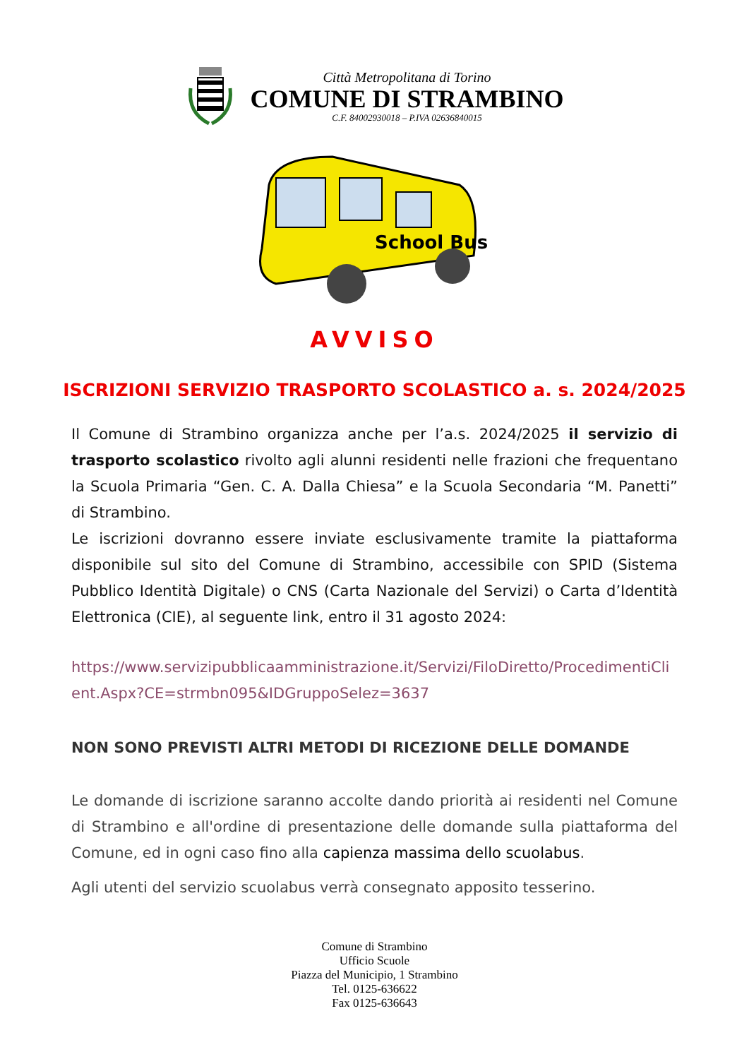Città Metropolitana di Torino
COMUNE DI STRAMBINO
C.F. 84002930018 – P.IVA 02636840015
School Bus
AVVISO
ISCRIZIONI SERVIZIO TRASPORTO SCOLASTICO a. s. 2024/2025
Il Comune di Strambino organizza anche per l’a.s. 2024/2025 il servizio di trasporto scolastico rivolto agli alunni residenti nelle frazioni che frequentano la Scuola Primaria “Gen. C. A. Dalla Chiesa” e la Scuola Secondaria “M. Panetti” di Strambino.
Le iscrizioni dovranno essere inviate esclusivamente tramite la piattaforma disponibile sul sito del Comune di Strambino, accessibile con SPID (Sistema Pubblico Identità Digitale) o CNS (Carta Nazionale del Servizi) o Carta d’Identità Elettronica (CIE), al seguente link, entro il 31 agosto 2024:
https://www.servizipubblicaamministrazione.it/Servizi/FiloDiretto/ProcedimentiClient.Aspx?CE=strmbn095&IDGruppoSelez=3637
NON SONO PREVISTI ALTRI METODI DI RICEZIONE DELLE DOMANDE
Le domande di iscrizione saranno accolte dando priorità ai residenti nel Comune di Strambino e all'ordine di presentazione delle domande sulla piattaforma del Comune, ed in ogni caso fino alla capienza massima dello scuolabus.
Agli utenti del servizio scuolabus verrà consegnato apposito tesserino.
Comune di Strambino
Ufficio Scuole
Piazza del Municipio, 1 Strambino
Tel. 0125-636622
Fax 0125-636643